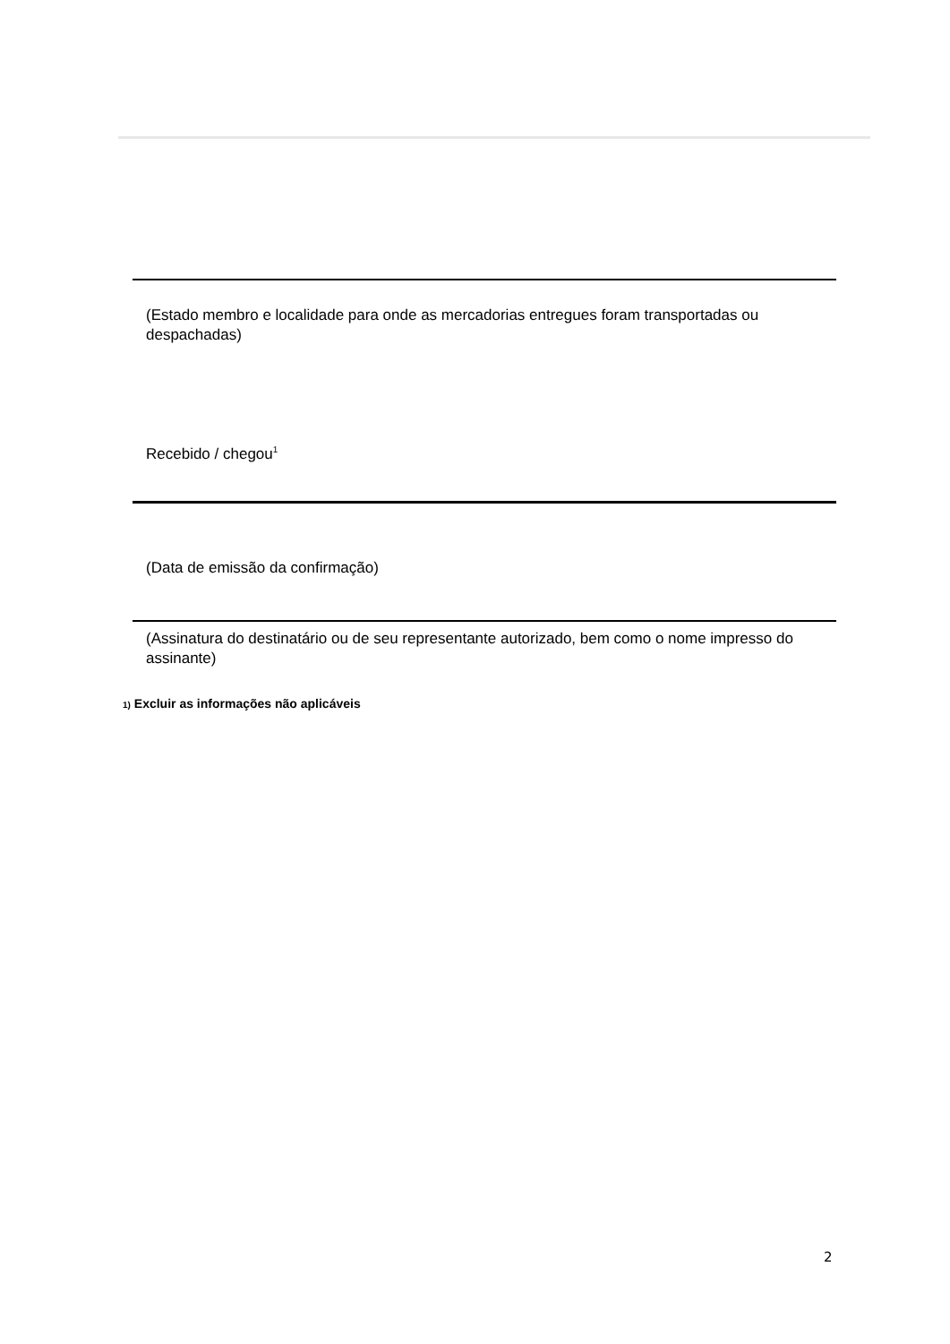(Estado membro e localidade para onde as mercadorias entregues foram transportadas ou despachadas)
Recebido / chegou<sup>1</sup>
(Data de emissão da confirmação)
(Assinatura do destinatário ou de seu representante autorizado, bem como o nome impresso do assinante)
1) Excluir as informações não aplicáveis
2